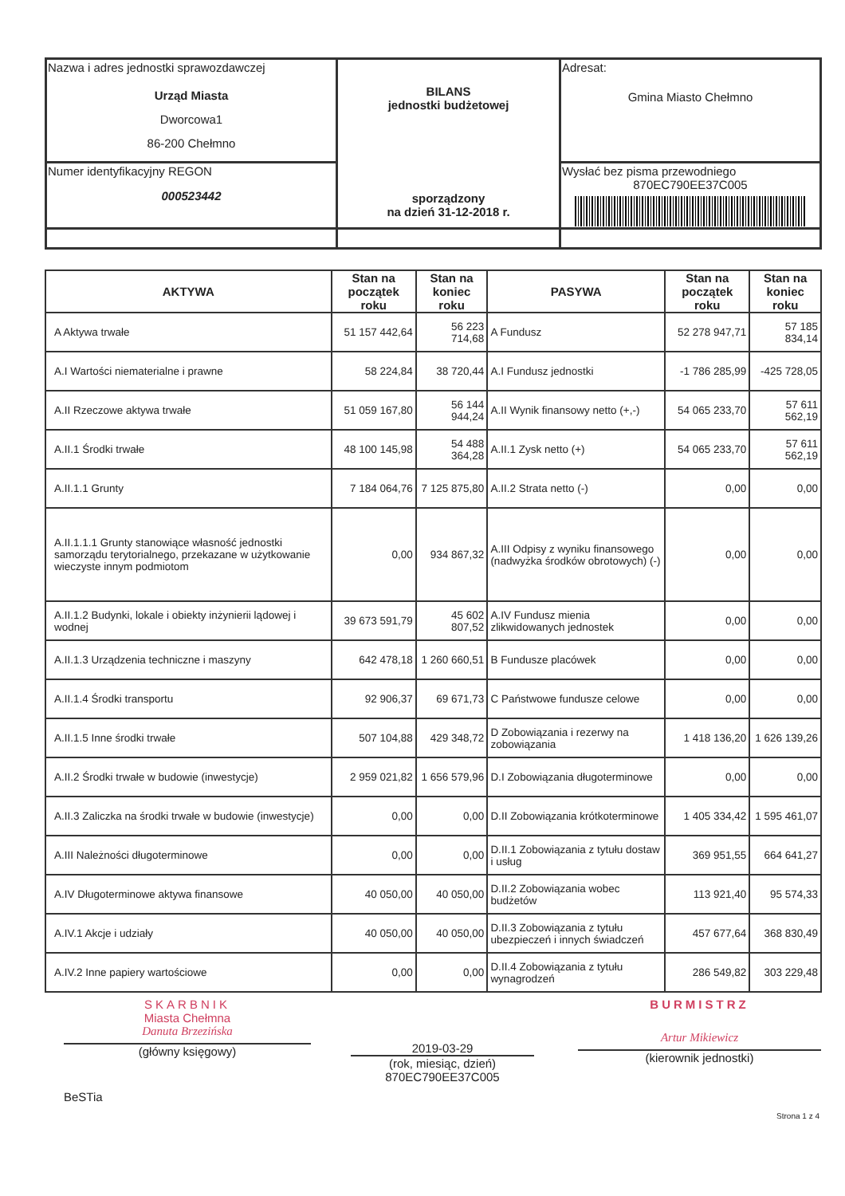| Nazwa i adres jednostki sprawozdawczej Urząd Miasta Dworcowa1 86-200 Chełmno | BILANS jednostki budżetowej sporządzony na dzień 31-12-2018 r. | Adresat: Gmina Miasto Chełmno |
| Numer identyfikacyjny REGON 000523442 | | Wysłać bez pisma przewodniego 870EC790EE37C005 |
| AKTYWA | Stan na początek roku | Stan na koniec roku | PASYWA | Stan na początek roku | Stan na koniec roku |
| --- | --- | --- | --- | --- | --- |
| A Aktywa trwałe | 51 157 442,64 | 56 223 714,68 | A Fundusz | 52 278 947,71 | 57 185 834,14 |
| A.I Wartości niematerialne i prawne | 58 224,84 | 38 720,44 | A.I Fundusz jednostki | -1 786 285,99 | -425 728,05 |
| A.II Rzeczowe aktywa trwałe | 51 059 167,80 | 56 144 944,24 | A.II Wynik finansowy netto (+,-) | 54 065 233,70 | 57 611 562,19 |
| A.II.1 Środki trwałe | 48 100 145,98 | 54 488 364,28 | A.II.1 Zysk netto (+) | 54 065 233,70 | 57 611 562,19 |
| A.II.1.1 Grunty | 7 184 064,76 | 7 125 875,80 | A.II.2 Strata netto (-) | 0,00 | 0,00 |
| A.II.1.1.1 Grunty stanowiące własność jednostki samorządu terytorialnego, przekazane w użytkowanie wieczyste innym podmiotom | 0,00 | 934 867,32 | A.III Odpisy z wyniku finansowego (nadwyżka środków obrotowych) (-) | 0,00 | 0,00 |
| A.II.1.2 Budynki, lokale i obiekty inżynierii lądowej i wodnej | 39 673 591,79 | 45 602 807,52 | A.IV Fundusz mienia zlikwidowanych jednostek | 0,00 | 0,00 |
| A.II.1.3 Urządzenia techniczne i maszyny | 642 478,18 | 1 260 660,51 | B Fundusze placówek | 0,00 | 0,00 |
| A.II.1.4 Środki transportu | 92 906,37 | 69 671,73 | C Państwowe fundusze celowe | 0,00 | 0,00 |
| A.II.1.5 Inne środki trwałe | 507 104,88 | 429 348,72 | D Zobowiązania i rezerwy na zobowiązania | 1 418 136,20 | 1 626 139,26 |
| A.II.2 Środki trwałe w budowie (inwestycje) | 2 959 021,82 | 1 656 579,96 | D.I Zobowiązania długoterminowe | 0,00 | 0,00 |
| A.II.3 Zaliczka na środki trwałe w budowie (inwestycje) | 0,00 | 0,00 | D.II Zobowiązania krótkoterminowe | 1 405 334,42 | 1 595 461,07 |
| A.III Należności długoterminowe | 0,00 | 0,00 | D.II.1 Zobowiązania z tytułu dostaw i usług | 369 951,55 | 664 641,27 |
| A.IV Długoterminowe aktywa finansowe | 40 050,00 | 40 050,00 | D.II.2 Zobowiązania wobec budżetów | 113 921,40 | 95 574,33 |
| A.IV.1 Akcje i udziały | 40 050,00 | 40 050,00 | D.II.3 Zobowiązania z tytułu ubezpieczeń i innych świadczeń | 457 677,64 | 368 830,49 |
| A.IV.2 Inne papiery wartościowe | 0,00 | 0,00 | D.II.4 Zobowiązania z tytułu wynagrodzeń | 286 549,82 | 303 229,48 |
SKARBNIK
Miasta Chełmna
Danuta Brzezińska
(główny księgowy)
2019-03-29
(rok, miesiąc, dzień)
870EC790EE37C005
BURMISTRZ
Artur Mikiewicz
(kierownik jednostki)
BeSTia
Strona 1 z 4